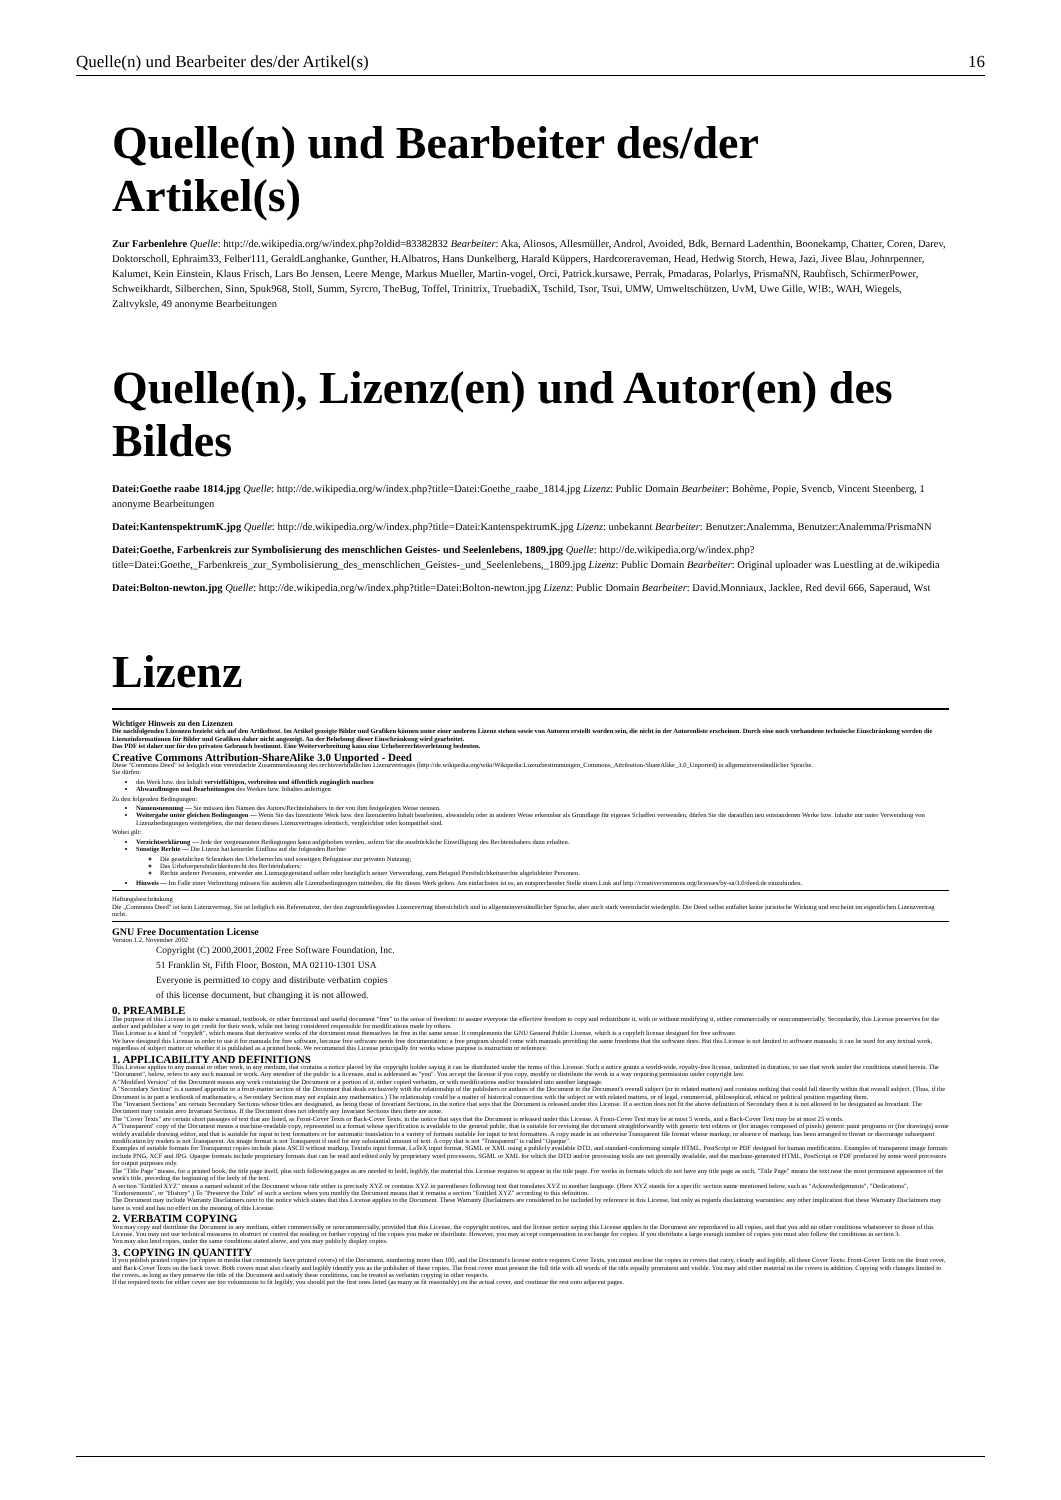Quelle(n) und Bearbeiter des/der Artikel(s) 16
Quelle(n) und Bearbeiter des/der Artikel(s)
Zur Farbenlehre Quelle: http://de.wikipedia.org/w/index.php?oldid=83382832 Bearbeiter: Aka, Aliosos, Allesmüller, Androl, Avoided, Bdk, Bernard Ladenthin, Boonekamp, Chatter, Coren, Darev, Doktorscholl, Ephraim33, Felber111, GeraldLanghanke, Gunther, H.Albatros, Hans Dunkelberg, Harald Küppers, Hardcoreraveman, Head, Hedwig Storch, Hewa, Jazi, Jivee Blau, Johnrpenner, Kalumet, Kein Einstein, Klaus Frisch, Lars Bo Jensen, Leere Menge, Markus Mueller, Martin-vogel, Orci, Patrick.kursawe, Perrak, Pmadaras, Polarlys, PrismaNN, Raubfisch, SchirmerPower, Schweikhardt, Silberchen, Sinn, Spuk968, Stoll, Summ, Syrcro, TheBug, Toffel, Trinitrix, TruebadiX, Tschild, Tsor, Tsui, UMW, Umweltschützen, UvM, Uwe Gille, W!B:, WAH, Wiegels, Zaltvyksle, 49 anonyme Bearbeitungen
Quelle(n), Lizenz(en) und Autor(en) des Bildes
Datei:Goethe raabe 1814.jpg Quelle: http://de.wikipedia.org/w/index.php?title=Datei:Goethe_raabe_1814.jpg Lizenz: Public Domain Bearbeiter: Bohème, Popie, Svencb, Vincent Steenberg, 1 anonyme Bearbeitungen
Datei:KantenspektrumK.jpg Quelle: http://de.wikipedia.org/w/index.php?title=Datei:KantenspektrumK.jpg Lizenz: unbekannt Bearbeiter: Benutzer:Analemma, Benutzer:Analemma/PrismaNN
Datei:Goethe, Farbenkreis zur Symbolisierung des menschlichen Geistes- und Seelenlebens, 1809.jpg Quelle: http://de.wikipedia.org/w/index.php?title=Datei:Goethe,_Farbenkreis_zur_Symbolisierung_des_menschlichen_Geistes-_und_Seelenlebens,_1809.jpg Lizenz: Public Domain Bearbeiter: Original uploader was Luestling at de.wikipedia
Datei:Bolton-newton.jpg Quelle: http://de.wikipedia.org/w/index.php?title=Datei:Bolton-newton.jpg Lizenz: Public Domain Bearbeiter: David.Monniaux, Jacklee, Red devil 666, Saperaud, Wst
Lizenz
Wichtiger Hinweis zu den Lizenzen
Die nachfolgenden Lizenzen bezieht sich auf den Artikeltext. Im Artikel gezeigte Bilder und Grafiken können unter einer anderen Lizenz stehen sowie von Autoren erstellt worden sein, die nicht in der Autorenliste erscheinen. Durch eine noch vorhandene technische Einschränkung werden die Lizenzinformationen für Bilder und Grafiken daher nicht angezeigt. An der Behebung dieser Einschränkung wird gearbeitet.
Das PDF ist daher nur für den privaten Gebrauch bestimmt. Eine Weiterverbreitung kann eine Urheberrechtsverletzung bedeuten.
Creative Commons Attribution-ShareAlike 3.0 Unported - Deed
Diese "Commons Deed" ist lediglich eine vereinfachte Zusammenfassung des rechtsverbindlichen Lizenzvertrages (http://de.wikipedia.org/wiki/Wikipedia:Lizenzbestimmungen_Commons_Attribution-ShareAlike_3.0_Unported) in allgemeinverständlicher Sprache.
Sie dürfen:
das Werk bzw. den Inhalt vervielfältigen, verbreiten und öffentlich zugänglich machen
Abwandlungen und Bearbeitungen des Werkes bzw. Inhaltes anfertigen
Zu den folgenden Bedingungen:
Namensnennung — Sie müssen den Namen des Autors/Rechteinhabers in der von ihm festgelegten Weise nennen.
Weitergabe unter gleichen Bedingungen — Wenn Sie das lizenzierte Werk bzw. den lizenzierten Inhalt bearbeiten, abwandeln oder in anderer Weise erkennbar als Grundlage für eigenes Schaffen verwenden, dürfen Sie die daraufhin neu entstandenen Werke bzw. Inhalte nur unter Verwendung von Lizenzbedingungen weitergeben, die mit denen dieses Lizenzvertrages identisch, vergleichbar oder kompatibel sind.
Wobei gilt:
Verzichtserklärung — Jede der vorgenannten Bedingungen kann aufgehoben werden, sofern Sie die ausdrückliche Einwilligung des Rechteinhabers dazu erhalten.
Sonstige Rechte — Die Lizenz hat keinerlei Einfluss auf die folgenden Rechte:
Die gesetzlichen Schranken des Urheberrechts und sonstigen Befugnisse zur privaten Nutzung;
Das Urheberpersönlichkeitsrecht des Rechteinhabers;
Rechte anderer Personen, entweder am Lizenzgegenstand selber oder bezüglich seiner Verwendung, zum Beispiel Persönlichkeitsrechte abgebildeter Personen.
Hinweis — Im Falle einer Verbreitung müssen Sie anderen alle Lizenzbedingungen mitteilen, die für dieses Werk gelten. Am einfachsten ist es, an entsprechender Stelle einen Link auf http://creativecommons.org/licenses/by-sa/3.0/deed.de einzubinden.
Haftungsbeschränkung
Die „Commons Deed" ist kein Lizenzvertrag. Sie ist lediglich ein Referenztext, der den zugrundeliegenden Lizenzvertrag übersichtlich und in allgemeinverständlicher Sprache, aber auch stark vereinfacht wiedergibt. Die Deed selbst entfaltet keine juristische Wirkung und erscheint im eigentlichen Lizenzvertrag nicht.
GNU Free Documentation License
Version 1.2, November 2002
Copyright (C) 2000,2001,2002 Free Software Foundation, Inc.
51 Franklin St, Fifth Floor, Boston, MA 02110-1301 USA
Everyone is permitted to copy and distribute verbatim copies
of this license document, but changing it is not allowed.
0. PREAMBLE
The purpose of this License is to make a manual, textbook, or other functional and useful document "free" in the sense of freedom: to assure everyone the effective freedom to copy and redistribute it, with or without modifying it, either commercially or noncommercially. Secondarily, this License preserves for the author and publisher a way to get credit for their work, while not being considered responsible for modifications made by others.
This License is a kind of "copyleft", which means that derivative works of the document must themselves be free in the same sense. It complements the GNU General Public License, which is a copyleft license designed for free software.
We have designed this License in order to use it for manuals for free software, because free software needs free documentation: a free program should come with manuals providing the same freedoms that the software does. But this License is not limited to software manuals; it can be used for any textual work, regardless of subject matter or whether it is published as a printed book. We recommend this License principally for works whose purpose is instruction or reference.
1. APPLICABILITY AND DEFINITIONS
This License applies to any manual or other work, in any medium, that contains a notice placed by the copyright holder saying it can be distributed under the terms of this License. Such a notice grants a world-wide, royalty-free license, unlimited in duration, to use that work under the conditions stated herein. The "Document", below, refers to any such manual or work. Any member of the public is a licensee, and is addressed as "you". You accept the license if you copy, modify or distribute the work in a way requiring permission under copyright law.
A "Modified Version" of the Document means any work containing the Document or a portion of it, either copied verbatim, or with modifications and/or translated into another language.
A "Secondary Section" is a named appendix or a front-matter section of the Document that deals exclusively with the relationship of the publishers or authors of the Document to the Document's overall subject (or to related matters) and contains nothing that could fall directly within that overall subject. (Thus, if the Document is in part a textbook of mathematics, a Secondary Section may not explain any mathematics.) The relationship could be a matter of historical connection with the subject or with related matters, or of legal, commercial, philosophical, ethical or political position regarding them.
The "Invariant Sections" are certain Secondary Sections whose titles are designated, as being those of Invariant Sections, in the notice that says that the Document is released under this License. If a section does not fit the above definition of Secondary then it is not allowed to be designated as Invariant. The Document may contain zero Invariant Sections. If the Document does not identify any Invariant Sections then there are none.
The "Cover Texts" are certain short passages of text that are listed, as Front-Cover Texts or Back-Cover Texts, in the notice that says that the Document is released under this License. A Front-Cover Text may be at most 5 words, and a Back-Cover Text may be at most 25 words.
A "Transparent" copy of the Document means a machine-readable copy, represented in a format whose specification is available to the general public, that is suitable for revising the document straightforwardly with generic text editors or (for images composed of pixels) generic paint programs or (for drawings) some widely available drawing editor, and that is suitable for input to text formatters or for automatic translation to a variety of formats suitable for input to text formatters. A copy made in an otherwise Transparent file format whose markup, or absence of markup, has been arranged to thwart or discourage subsequent modification by readers is not Transparent. An image format is not Transparent if used for any substantial amount of text. A copy that is not "Transparent" is called "Opaque".
Examples of suitable formats for Transparent copies include plain ASCII without markup, Texinfo input format, LaTeX input format, SGML or XML using a publicly available DTD, and standard-conforming simple HTML, PostScript or PDF designed for human modification. Examples of transparent image formats include PNG, XCF and JPG. Opaque formats include proprietary formats that can be read and edited only by proprietary word processors, SGML or XML for which the DTD and/or processing tools are not generally available, and the machine-generated HTML, PostScript or PDF produced by some word processors for output purposes only.
The "Title Page" means, for a printed book, the title page itself, plus such following pages as are needed to hold, legibly, the material this License requires to appear in the title page. For works in formats which do not have any title page as such, "Title Page" means the text near the most prominent appearance of the work's title, preceding the beginning of the body of the text.
A section "Entitled XYZ" means a named subunit of the Document whose title either is precisely XYZ or contains XYZ in parentheses following text that translates XYZ in another language. (Here XYZ stands for a specific section name mentioned below, such as "Acknowledgements", "Dedications", "Endorsements", or "History".) To "Preserve the Title" of such a section when you modify the Document means that it remains a section "Entitled XYZ" according to this definition.
The Document may include Warranty Disclaimers next to the notice which states that this License applies to the Document. These Warranty Disclaimers are considered to be included by reference in this License, but only as regards disclaiming warranties: any other implication that these Warranty Disclaimers may have is void and has no effect on the meaning of this License.
2. VERBATIM COPYING
You may copy and distribute the Document in any medium, either commercially or noncommercially, provided that this License, the copyright notices, and the license notice saying this License applies to the Document are reproduced in all copies, and that you add no other conditions whatsoever to those of this License. You may not use technical measures to obstruct or control the reading or further copying of the copies you make or distribute. However, you may accept compensation in exchange for copies. If you distribute a large enough number of copies you must also follow the conditions in section 3.
You may also lend copies, under the same conditions stated above, and you may publicly display copies.
3. COPYING IN QUANTITY
If you publish printed copies (or copies in media that commonly have printed covers) of the Document, numbering more than 100, and the Document's license notice requires Cover Texts, you must enclose the copies in covers that carry, clearly and legibly, all these Cover Texts: Front-Cover Texts on the front cover, and Back-Cover Texts on the back cover. Both covers must also clearly and legibly identify you as the publisher of these copies. The front cover must present the full title with all words of the title equally prominent and visible. You may add other material on the covers in addition. Copying with changes limited to the covers, as long as they preserve the title of the Document and satisfy these conditions, can be treated as verbatim copying in other respects.
If the required texts for either cover are too voluminous to fit legibly, you should put the first ones listed (as many as fit reasonably) on the actual cover, and continue the rest onto adjacent pages.